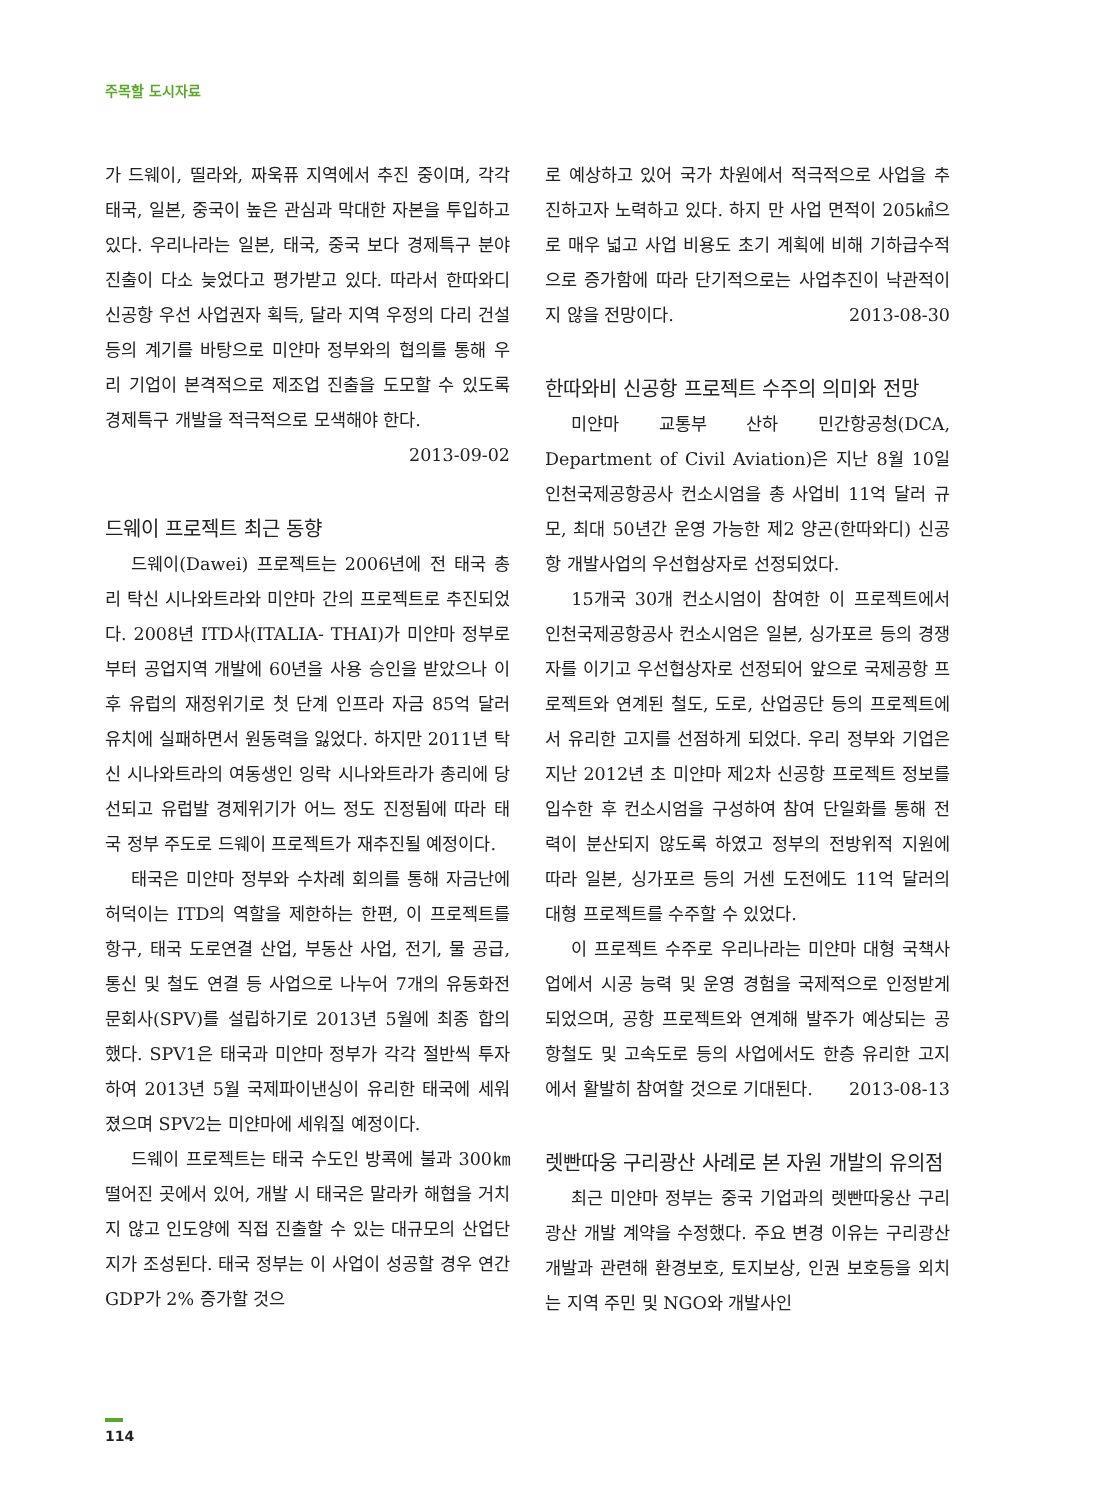주목할 도시자료
가 드웨이, 띨라와, 짜욱퓨 지역에서 추진 중이며, 각각 태국, 일본, 중국이 높은 관심과 막대한 자본을 투입하고 있다. 우리나라는 일본, 태국, 중국 보다 경제특구 분야진출이 다소 늦었다고 평가받고 있다. 따라서 한따와디 신공항 우선 사업권자 획득, 달라 지역 우정의 다리 건설 등의 계기를 바탕으로 미얀마 정부와의 협의를 통해 우리 기업이 본격적으로 제조업 진출을 도모할 수 있도록 경제특구 개발을 적극적으로 모색해야 한다.
2013-09-02
드웨이 프로젝트 최근 동향
드웨이(Dawei) 프로젝트는 2006년에 전 태국 총리 탁신 시나와트라와 미얀마 간의 프로젝트로 추진되었다. 2008년 ITD사(ITALIA- THAI)가 미얀마 정부로부터 공업지역 개발에 60년을 사용 승인을 받았으나 이후 유럽의 재정위기로 첫 단계 인프라 자금 85억 달러 유치에 실패하면서 원동력을 잃었다. 하지만 2011년 탁신 시나와트라의 여동생인 잉락 시나와트라가 총리에 당선되고 유럽발 경제위기가 어느 정도 진정됨에 따라 태국 정부 주도로 드웨이 프로젝트가 재추진될 예정이다.
태국은 미얀마 정부와 수차례 회의를 통해 자금난에 허덕이는 ITD의 역할을 제한하는 한편, 이 프로젝트를 항구, 태국 도로연결 산업, 부동산 사업, 전기, 물 공급, 통신 및 철도 연결 등 사업으로 나누어 7개의 유동화전문회사(SPV)를 설립하기로 2013년 5월에 최종 합의했다. SPV1은 태국과 미얀마 정부가 각각 절반씩 투자하여 2013년 5월 국제파이낸싱이 유리한 태국에 세워졌으며 SPV2는 미얀마에 세워질 예정이다.
드웨이 프로젝트는 태국 수도인 방콕에 불과 300㎞ 떨어진 곳에서 있어, 개발 시 태국은 말라카 해협을 거치지 않고 인도양에 직접 진출할 수 있는 대규모의 산업단지가 조성된다. 태국 정부는 이 사업이 성공할 경우 연간 GDP가 2% 증가할 것으
로 예상하고 있어 국가 차원에서 적극적으로 사업을 추진하고자 노력하고 있다. 하지 만 사업 면적이 205㎢으로 매우 넓고 사업 비용도 초기 계획에 비해 기하급수적으로 증가함에 따라 단기적으로는 사업추진이 낙관적이지 않을 전망이다. 2013-08-30
한따와비 신공항 프로젝트 수주의 의미와 전망
미얀마 교통부 산하 민간항공청(DCA, Department of Civil Aviation)은 지난 8월 10일 인천국제공항공사 컨소시엄을 총 사업비 11억 달러 규모, 최대 50년간 운영 가능한 제2 양곤(한따와디) 신공항 개발사업의 우선협상자로 선정되었다.
15개국 30개 컨소시엄이 참여한 이 프로젝트에서 인천국제공항공사 컨소시엄은 일본, 싱가포르 등의 경쟁자를 이기고 우선협상자로 선정되어 앞으로 국제공항 프로젝트와 연계된 철도, 도로, 산업공단 등의 프로젝트에서 유리한 고지를 선점하게 되었다. 우리 정부와 기업은 지난 2012년 초 미얀마 제2차 신공항 프로젝트 정보를 입수한 후 컨소시엄을 구성하여 참여 단일화를 통해 전력이 분산되지 않도록 하였고 정부의 전방위적 지원에 따라 일본, 싱가포르 등의 거센 도전에도 11억 달러의 대형 프로젝트를 수주할 수 있었다.
이 프로젝트 수주로 우리나라는 미얀마 대형 국책사업에서 시공 능력 및 운영 경험을 국제적으로 인정받게 되었으며, 공항 프로젝트와 연계해 발주가 예상되는 공항철도 및 고속도로 등의 사업에서도 한층 유리한 고지에서 활발히 참여할 것으로 기대된다. 2013-08-13
렛빤따웅 구리광산 사례로 본 자원 개발의 유의점
최근 미얀마 정부는 중국 기업과의 렛빤따웅산 구리광산 개발 계약을 수정했다. 주요 변경 이유는 구리광산 개발과 관련해 환경보호, 토지보상, 인권 보호등을 외치는 지역 주민 및 NGO와 개발사인
114